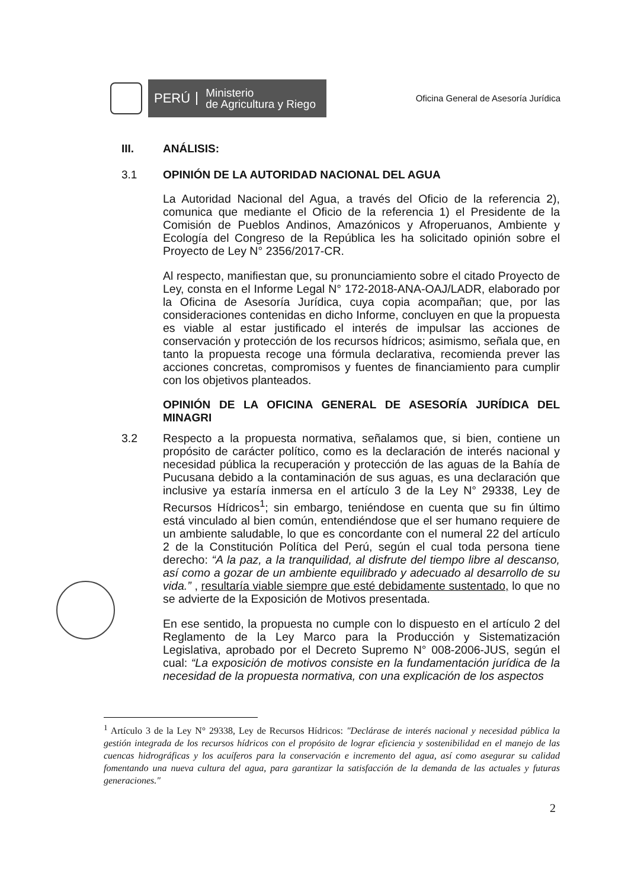PERÚ
Ministerio
de Agricultura y Riego
Oficina General de Asesoría Jurídica
III. ANÁLISIS:
3.1 OPINIÓN DE LA AUTORIDAD NACIONAL DEL AGUA
La Autoridad Nacional del Agua, a través del Oficio de la referencia 2), comunica que mediante el Oficio de la referencia 1) el Presidente de la Comisión de Pueblos Andinos, Amazónicos y Afroperuanos, Ambiente y Ecología del Congreso de la República les ha solicitado opinión sobre el Proyecto de Ley N° 2356/2017-CR.
Al respecto, manifiestan que, su pronunciamiento sobre el citado Proyecto de Ley, consta en el Informe Legal N° 172-2018-ANA-OAJ/LADR, elaborado por la Oficina de Asesoría Jurídica, cuya copia acompañan; que, por las consideraciones contenidas en dicho Informe, concluyen en que la propuesta es viable al estar justificado el interés de impulsar las acciones de conservación y protección de los recursos hídricos; asimismo, señala que, en tanto la propuesta recoge una fórmula declarativa, recomienda prever las acciones concretas, compromisos y fuentes de financiamiento para cumplir con los objetivos planteados.
OPINIÓN DE LA OFICINA GENERAL DE ASESORÍA JURÍDICA DEL MINAGRI
3.2 Respecto a la propuesta normativa, señalamos que, si bien, contiene un propósito de carácter político, como es la declaración de interés nacional y necesidad pública la recuperación y protección de las aguas de la Bahía de Pucusana debido a la contaminación de sus aguas, es una declaración que inclusive ya estaría inmersa en el artículo 3 de la Ley N° 29338, Ley de Recursos Hídricos<sup>1</sup>; sin embargo, teniéndose en cuenta que su fin último está vinculado al bien común, entendiéndose que el ser humano requiere de un ambiente saludable, lo que es concordante con el numeral 22 del artículo 2 de la Constitución Política del Perú, según el cual toda persona tiene derecho: “A la paz, a la tranquilidad, al disfrute del tiempo libre al descanso, así como a gozar de un ambiente equilibrado y adecuado al desarrollo de su vida.” , resultaría viable siempre que esté debidamente sustentado, lo que no se advierte de la Exposición de Motivos presentada.
En ese sentido, la propuesta no cumple con lo dispuesto en el artículo 2 del Reglamento de la Ley Marco para la Producción y Sistematización Legislativa, aprobado por el Decreto Supremo N° 008-2006-JUS, según el cual: “La exposición de motivos consiste en la fundamentación jurídica de la necesidad de la propuesta normativa, con una explicación de los aspectos
<sup>1</sup> Artículo 3 de la Ley N° 29338, Ley de Recursos Hídricos: "Declárase de interés nacional y necesidad pública la gestión integrada de los recursos hídricos con el propósito de lograr eficiencia y sostenibilidad en el manejo de las cuencas hidrográficas y los acuíferos para la conservación e incremento del agua, así como asegurar su calidad fomentando una nueva cultura del agua, para garantizar la satisfacción de la demanda de las actuales y futuras generaciones."
2